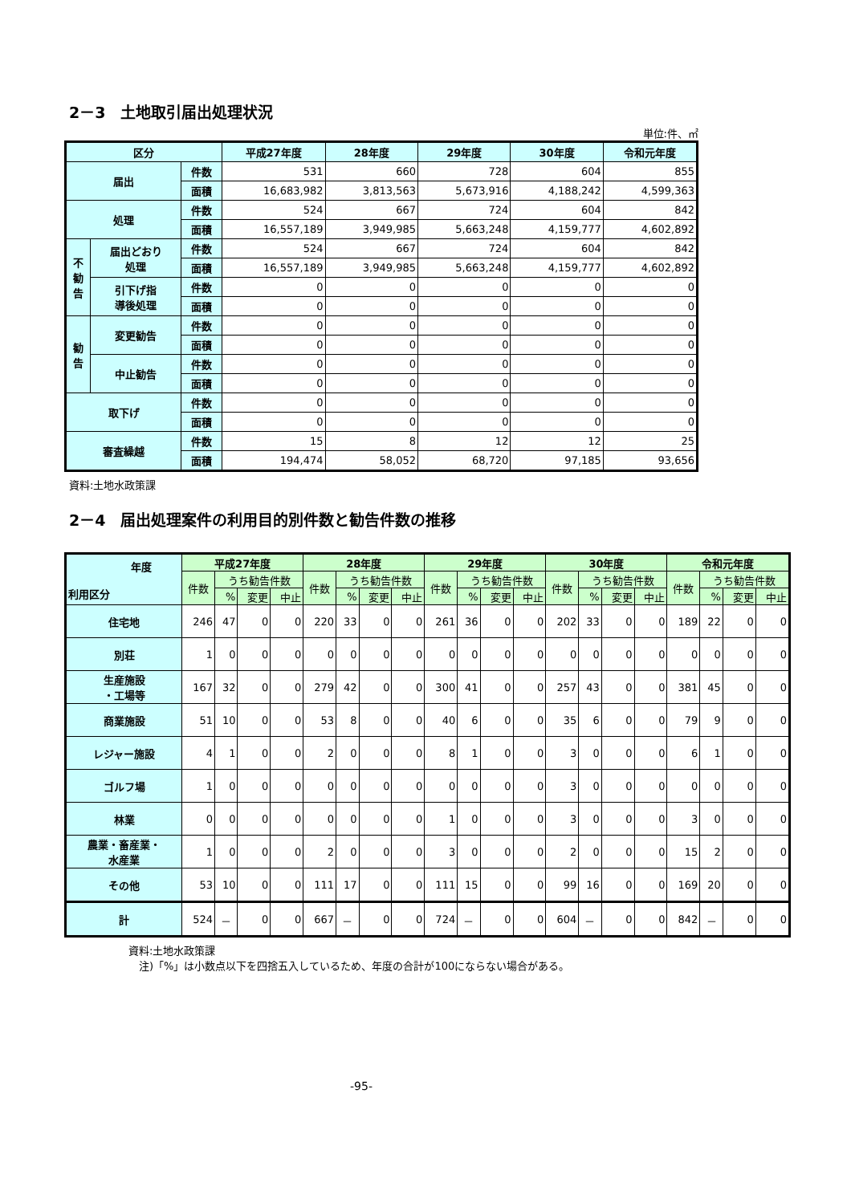2－3　土地取引届出処理状況
単位:件、㎡
| 区分 | | | 平成27年度 | 28年度 | 29年度 | 30年度 | 令和元年度 |
| --- | --- | --- | --- | --- | --- | --- | --- |
| 届出 | | 件数 | 531 | 660 | 728 | 604 | 855 |
| | | 面積 | 16,683,982 | 3,813,563 | 5,673,916 | 4,188,242 | 4,599,363 |
| 処理 | | 件数 | 524 | 667 | 724 | 604 | 842 |
| | | 面積 | 16,557,189 | 3,949,985 | 5,663,248 | 4,159,777 | 4,602,892 |
| 不 勧 告 | 届出どおり 処理 | 件数 | 524 | 667 | 724 | 604 | 842 |
| | | 面積 | 16,557,189 | 3,949,985 | 5,663,248 | 4,159,777 | 4,602,892 |
| | 引下げ指 導後処理 | 件数 | 0 | 0 | 0 | 0 | 0 |
| | | 面積 | 0 | 0 | 0 | 0 | 0 |
| 勧 告 | 変更勧告 | 件数 | 0 | 0 | 0 | 0 | 0 |
| | | 面積 | 0 | 0 | 0 | 0 | 0 |
| | 中止勧告 | 件数 | 0 | 0 | 0 | 0 | 0 |
| | | 面積 | 0 | 0 | 0 | 0 | 0 |
| 取下げ | | 件数 | 0 | 0 | 0 | 0 | 0 |
| | | 面積 | 0 | 0 | 0 | 0 | 0 |
| 審査繰越 | | 件数 | 15 | 8 | 12 | 12 | 25 |
| | | 面積 | 194,474 | 58,052 | 68,720 | 97,185 | 93,656 |
資料:土地水政策課
2－4　届出処理案件の利用目的別件数と勧告件数の推移
| 年度 利用区分 | 平成27年度 | | | | 28年度 | | | | 29年度 | | | | 30年度 | | | | 令和元年度 | | | |
| --- | --- | --- | --- | --- | --- | --- | --- | --- | --- | --- | --- | --- | --- | --- | --- | --- | --- | --- | --- | --- |
| | 件数 | うち勧告件数 | | | 件数 | うち勧告件数 | | | 件数 | うち勧告件数 | | | 件数 | うち勧告件数 | | | 件数 | うち勧告件数 | | |
| | | % | 変更 | 中止 | | % | 変更 | 中止 | | % | 変更 | 中止 | | % | 変更 | 中止 | | % | 変更 | 中止 |
| 住宅地 | 246 | 47 | 0 | 0 | 220 | 33 | 0 | 0 | 261 | 36 | 0 | 0 | 202 | 33 | 0 | 0 | 189 | 22 | 0 | 0 |
| 別荘 | 1 | 0 | 0 | 0 | 0 | 0 | 0 | 0 | 0 | 0 | 0 | 0 | 0 | 0 | 0 | 0 | 0 | 0 | 0 | 0 |
| 生産施設 ・工場等 | 167 | 32 | 0 | 0 | 279 | 42 | 0 | 0 | 300 | 41 | 0 | 0 | 257 | 43 | 0 | 0 | 381 | 45 | 0 | 0 |
| 商業施設 | 51 | 10 | 0 | 0 | 53 | 8 | 0 | 0 | 40 | 6 | 0 | 0 | 35 | 6 | 0 | 0 | 79 | 9 | 0 | 0 |
| レジャー施設 | 4 | 1 | 0 | 0 | 2 | 0 | 0 | 0 | 8 | 1 | 0 | 0 | 3 | 0 | 0 | 0 | 6 | 1 | 0 | 0 |
| ゴルフ場 | 1 | 0 | 0 | 0 | 0 | 0 | 0 | 0 | 0 | 0 | 0 | 0 | 3 | 0 | 0 | 0 | 0 | 0 | 0 | 0 |
| 林業 | 0 | 0 | 0 | 0 | 0 | 0 | 0 | 0 | 1 | 0 | 0 | 0 | 3 | 0 | 0 | 0 | 3 | 0 | 0 | 0 |
| 農業・畜産業・ 水産業 | 1 | 0 | 0 | 0 | 2 | 0 | 0 | 0 | 3 | 0 | 0 | 0 | 2 | 0 | 0 | 0 | 15 | 2 | 0 | 0 |
| その他 | 53 | 10 | 0 | 0 | 111 | 17 | 0 | 0 | 111 | 15 | 0 | 0 | 99 | 16 | 0 | 0 | 169 | 20 | 0 | 0 |
| 計 | 524 | － | 0 | 0 | 667 | － | 0 | 0 | 724 | － | 0 | 0 | 604 | － | 0 | 0 | 842 | － | 0 | 0 |
資料:土地水政策課
　注)「%」は小数点以下を四捨五入しているため、年度の合計が100にならない場合がある。
-95-